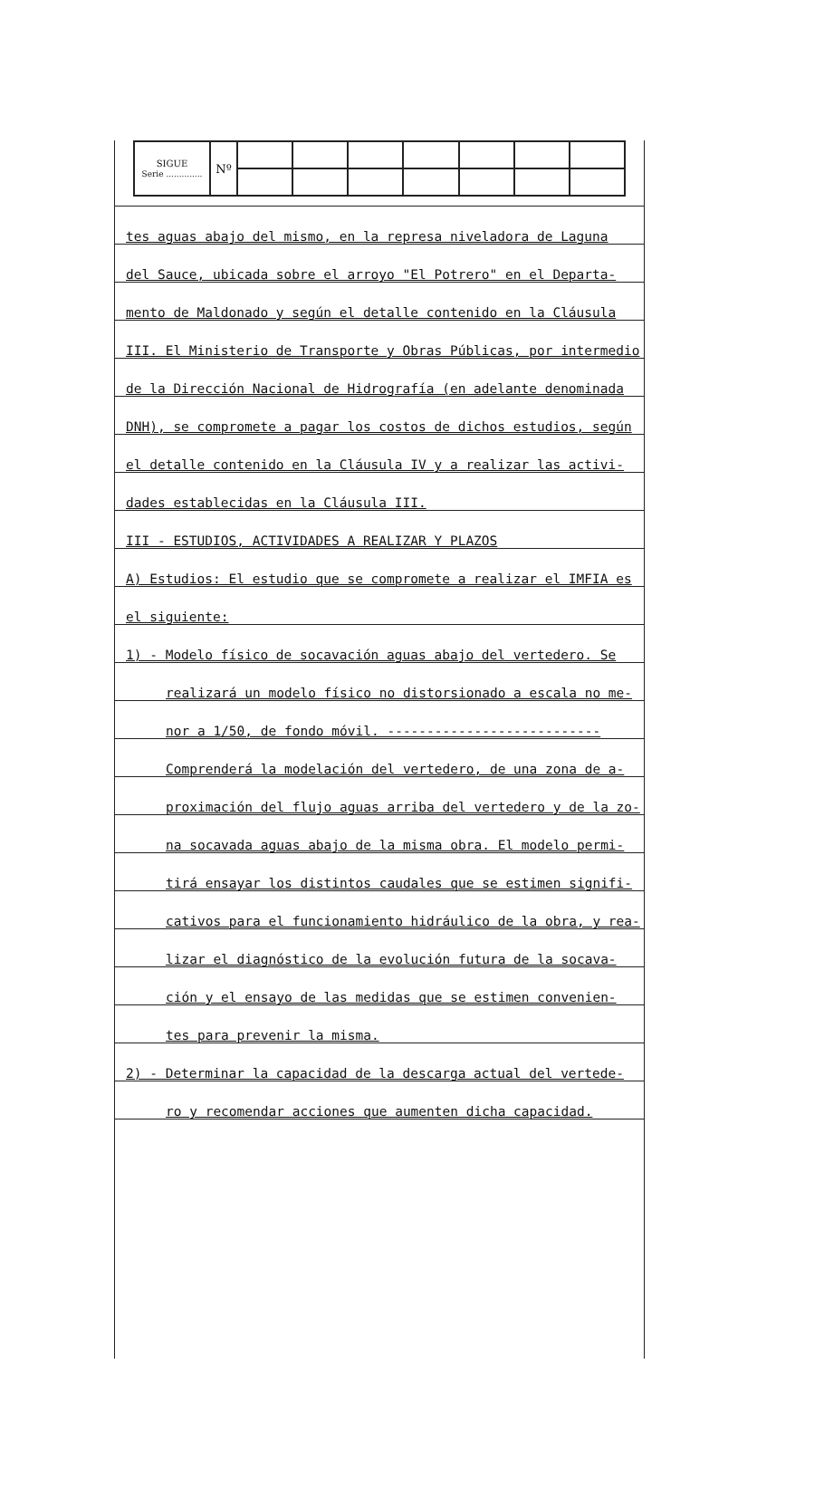| SIGUE Serie .............. | Nº | | | | | | | |
tes aguas abajo del mismo, en la represa niveladora de Laguna
del Sauce, ubicada sobre el arroyo "El Potrero" en el Departa-
mento de Maldonado y según el detalle contenido en la Cláusula
III. El Ministerio de Transporte y Obras Públicas, por intermedio
de la Dirección Nacional de Hidrografía (en adelante denominada
DNH), se compromete a pagar los costos de dichos estudios, según
el detalle contenido en la Cláusula IV y a realizar las activi-
dades establecidas en la Cláusula III.
III - ESTUDIOS, ACTIVIDADES A REALIZAR Y PLAZOS
A) Estudios: El estudio que se compromete a realizar el IMFIA es
el siguiente:
1) - Modelo físico de socavación aguas abajo del vertedero. Se
realizará un modelo físico no distorsionado a escala no me-
nor a 1/50, de fondo móvil. ---------------------------
Comprenderá la modelación del vertedero, de una zona de a-
proximación del flujo aguas arriba del vertedero y de la zo-
na socavada aguas abajo de la misma obra. El modelo permi-
tirá ensayar los distintos caudales que se estimen signifi-
cativos para el funcionamiento hidráulico de la obra, y rea-
lizar el diagnóstico de la evolución futura de la socava-
ción y el ensayo de las medidas que se estimen convenien-
tes para prevenir la misma.
2) - Determinar la capacidad de la descarga actual del vertede-
ro y recomendar acciones que aumenten dicha capacidad.